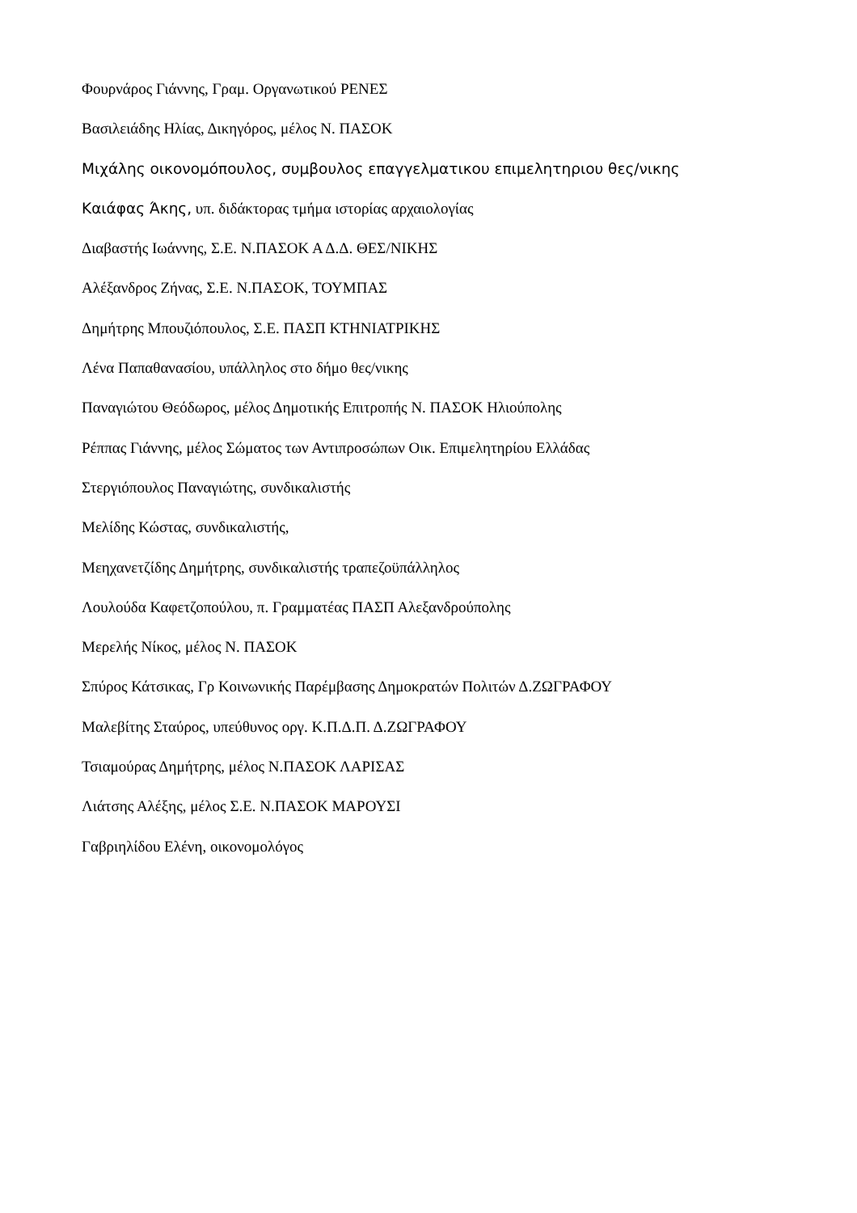Φουρνάρος Γιάννης, Γραμ. Οργανωτικού ΡΕΝΕΣ
Βασιλειάδης Ηλίας, Δικηγόρος, μέλος Ν. ΠΑΣΟΚ
Μιχάλης οικονομόπουλος, συμβουλος επαγγελματικου επιμελητηριου θες/νικης
Καιάφας Άκης, υπ. διδάκτορας τμήμα ιστορίας αρχαιολογίας
Διαβαστής Ιωάννης, Σ.Ε. Ν.ΠΑΣΟΚ Α Δ.Δ. ΘΕΣ/ΝΙΚΗΣ
Αλέξανδρος Ζήνας, Σ.Ε. Ν.ΠΑΣΟΚ, ΤΟΥΜΠΑΣ
Δημήτρης Μπουζιόπουλος, Σ.Ε. ΠΑΣΠ ΚΤΗΝΙΑΤΡΙΚΗΣ
Λένα Παπαθανασίου, υπάλληλος στο δήμο θες/νικης
Παναγιώτου Θεόδωρος, μέλος Δημοτικής Επιτροπής Ν. ΠΑΣΟΚ Ηλιούπολης
Ρέππας Γιάννης, μέλος Σώματος των Αντιπροσώπων Οικ. Επιμελητηρίου Ελλάδας
Στεργιόπουλος Παναγιώτης, συνδικαλιστής
Μελίδης Κώστας, συνδικαλιστής,
Μεηχανετζίδης Δημήτρης, συνδικαλιστής τραπεζοϋπάλληλος
Λουλούδα Καφετζοπούλου, π. Γραμματέας ΠΑΣΠ Αλεξανδρούπολης
Μερελής Νίκος, μέλος Ν. ΠΑΣΟΚ
Σπύρος Κάτσικας, Γρ Κοινωνικής Παρέμβασης Δημοκρατών Πολιτών Δ.ΖΩΓΡΑΦΟΥ
Μαλεβίτης Σταύρος, υπεύθυνος οργ. Κ.Π.Δ.Π. Δ.ΖΩΓΡΑΦΟΥ
Τσιαμούρας Δημήτρης, μέλος Ν.ΠΑΣΟΚ ΛΑΡΙΣΑΣ
Λιάτσης Αλέξης, μέλος Σ.Ε. Ν.ΠΑΣΟΚ ΜΑΡΟΥΣΙ
Γαβριηλίδου Ελένη, οικονομολόγος